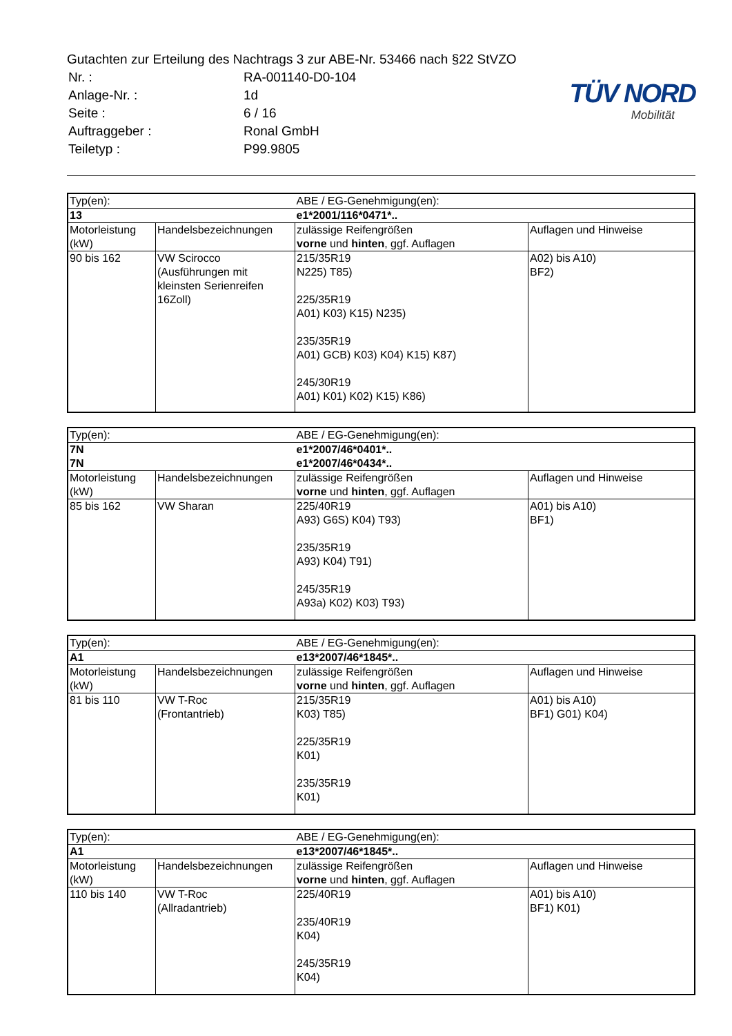Gutachten zur Erteilung des Nachtrags 3 zur ABE-Nr. 53466 nach §22 StVZO
| Nr. : | RA-001140-D0-104 |
| Anlage-Nr. : | 1d |
| Seite : | 6 / 16 |
| Auftraggeber : | Ronal GmbH |
| Teiletyp : | P99.9805 |
TÜV NORD
Mobilität
| Typ(en): | | ABE / EG-Genehmigung(en): | |
| 13 | | e1*2001/116*0471*.. | |
| Motorleistung (kW) | Handelsbezeichnungen | zulässige Reifengrößen vorne und hinten , ggf. Auflagen | Auflagen und Hinweise |
| 90 bis 162 | VW Scirocco (Ausführungen mit kleinsten Serienreifen 16Zoll) | 215/35R19 N225) T85) 225/35R19 A01) K03) K15) N235) 235/35R19 A01) GCB) K03) K04) K15) K87) 245/30R19 A01) K01) K02) K15) K86) | A02) bis A10) BF2) |
| Typ(en): | | ABE / EG-Genehmigung(en): | |
| 7N | | e1*2007/46*0401*.. | |
| 7N | | e1*2007/46*0434*.. | |
| Motorleistung (kW) | Handelsbezeichnungen | zulässige Reifengrößen vorne und hinten , ggf. Auflagen | Auflagen und Hinweise |
| 85 bis 162 | VW Sharan | 225/40R19 A93) G6S) K04) T93) 235/35R19 A93) K04) T91) 245/35R19 A93a) K02) K03) T93) | A01) bis A10) BF1) |
| Typ(en): | | ABE / EG-Genehmigung(en): | |
| A1 | | e13*2007/46*1845*.. | |
| Motorleistung (kW) | Handelsbezeichnungen | zulässige Reifengrößen vorne und hinten , ggf. Auflagen | Auflagen und Hinweise |
| 81 bis 110 | VW T-Roc (Frontantrieb) | 215/35R19 K03) T85) 225/35R19 K01) 235/35R19 K01) | A01) bis A10) BF1) G01) K04) |
| Typ(en): | | ABE / EG-Genehmigung(en): | |
| A1 | | e13*2007/46*1845*.. | |
| Motorleistung (kW) | Handelsbezeichnungen | zulässige Reifengrößen vorne und hinten , ggf. Auflagen | Auflagen und Hinweise |
| 110 bis 140 | VW T-Roc (Allradantrieb) | 225/40R19 235/40R19 K04) 245/35R19 K04) | A01) bis A10) BF1) K01) |